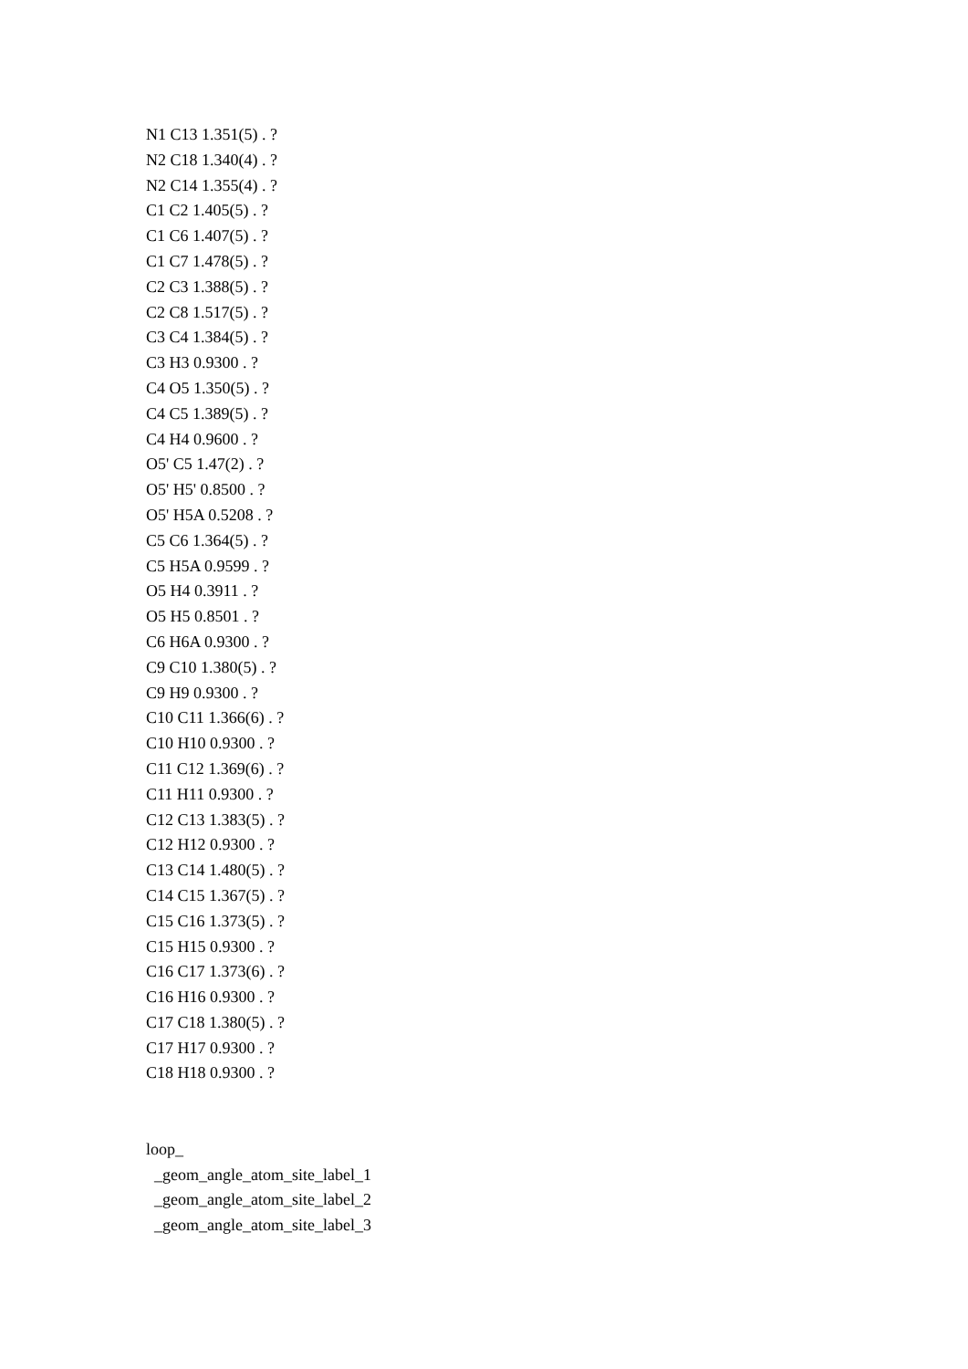N1 C13 1.351(5) . ?
N2 C18 1.340(4) . ?
N2 C14 1.355(4) . ?
C1 C2 1.405(5) . ?
C1 C6 1.407(5) . ?
C1 C7 1.478(5) . ?
C2 C3 1.388(5) . ?
C2 C8 1.517(5) . ?
C3 C4 1.384(5) . ?
C3 H3 0.9300 . ?
C4 O5 1.350(5) . ?
C4 C5 1.389(5) . ?
C4 H4 0.9600 . ?
O5' C5 1.47(2) . ?
O5' H5' 0.8500 . ?
O5' H5A 0.5208 . ?
C5 C6 1.364(5) . ?
C5 H5A 0.9599 . ?
O5 H4 0.3911 . ?
O5 H5 0.8501 . ?
C6 H6A 0.9300 . ?
C9 C10 1.380(5) . ?
C9 H9 0.9300 . ?
C10 C11 1.366(6) . ?
C10 H10 0.9300 . ?
C11 C12 1.369(6) . ?
C11 H11 0.9300 . ?
C12 C13 1.383(5) . ?
C12 H12 0.9300 . ?
C13 C14 1.480(5) . ?
C14 C15 1.367(5) . ?
C15 C16 1.373(5) . ?
C15 H15 0.9300 . ?
C16 C17 1.373(6) . ?
C16 H16 0.9300 . ?
C17 C18 1.380(5) . ?
C17 H17 0.9300 . ?
C18 H18 0.9300 . ?
loop_
_geom_angle_atom_site_label_1
_geom_angle_atom_site_label_2
_geom_angle_atom_site_label_3